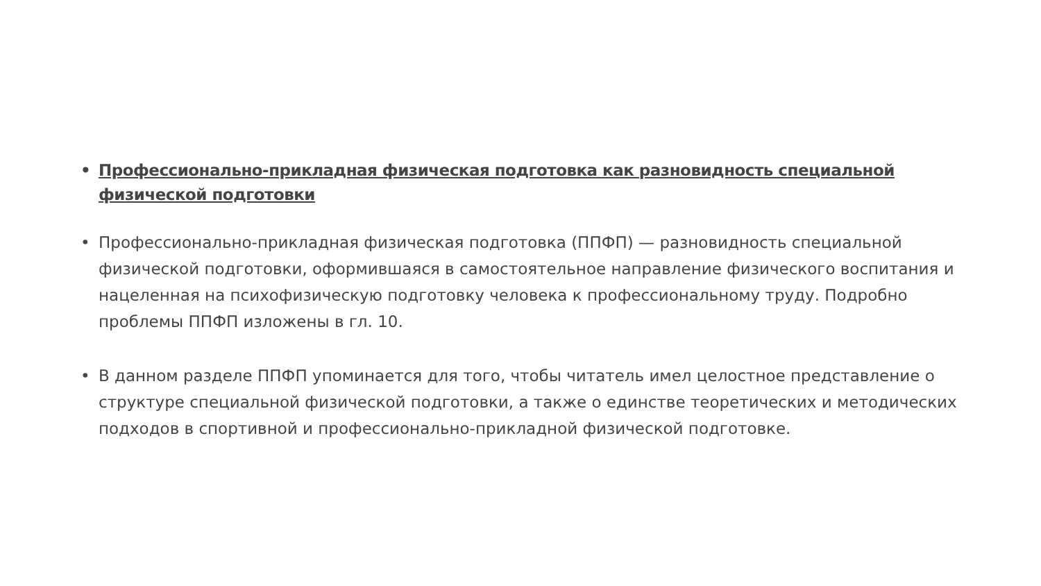• Профессионально-прикладная физическая подготовка как разновидность специальной физической подготовки
• Профессионально-прикладная физическая подготовка (ППФП) — разновидность специальной физической подготовки, оформившаяся в самостоятельное направление физического воспитания и нацеленная на психофизическую подготовку человека к профессиональному труду. Подробно проблемы ППФП изложены в гл. 10.
• В данном разделе ППФП упоминается для того, чтобы читатель имел целостное представление о структуре специальной физической подготовки, а также о единстве теоретических и методических подходов в спортивной и профессионально-прикладной физической подготовке.